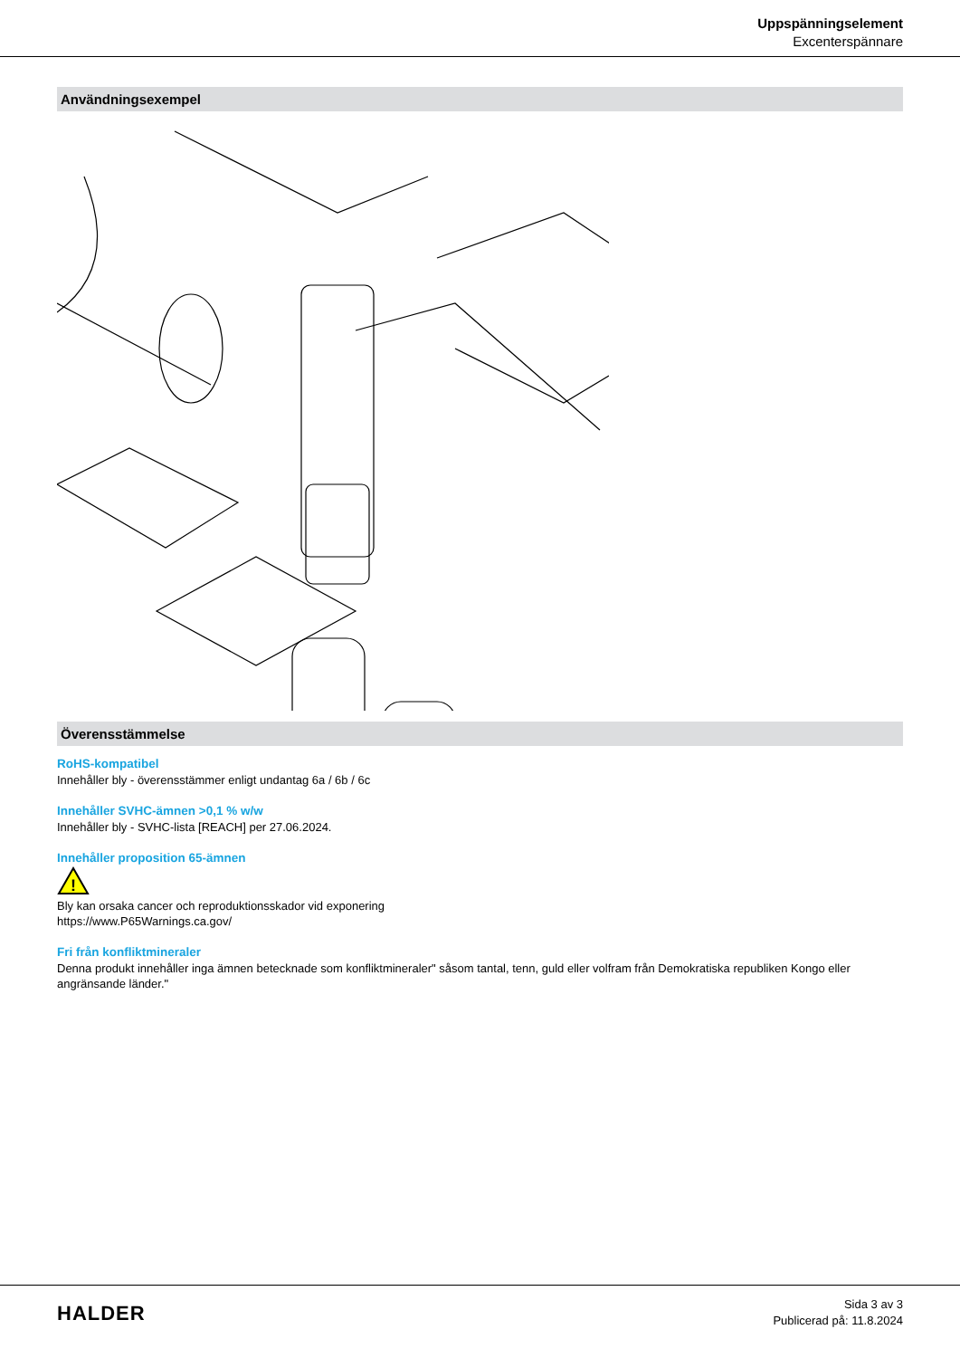Uppspänningselement
Excenterspännare
Användningsexempel
Överensstämmelse
RoHS-kompatibel
Innehåller bly - överensstämmer enligt undantag 6a / 6b / 6c
Innehåller SVHC-ämnen >0,1 % w/w
Innehåller bly - SVHC-lista [REACH] per 27.06.2024.
Innehåller proposition 65-ämnen
!
Bly kan orsaka cancer och reproduktionsskador vid exponering
https://www.P65Warnings.ca.gov/
Fri från konfliktmineraler
Denna produkt innehåller inga ämnen betecknade som konfliktmineraler" såsom tantal, tenn, guld eller volfram från Demokratiska republiken Kongo eller angränsande länder."
HALDER
Sida 3 av 3
Publicerad på: 11.8.2024